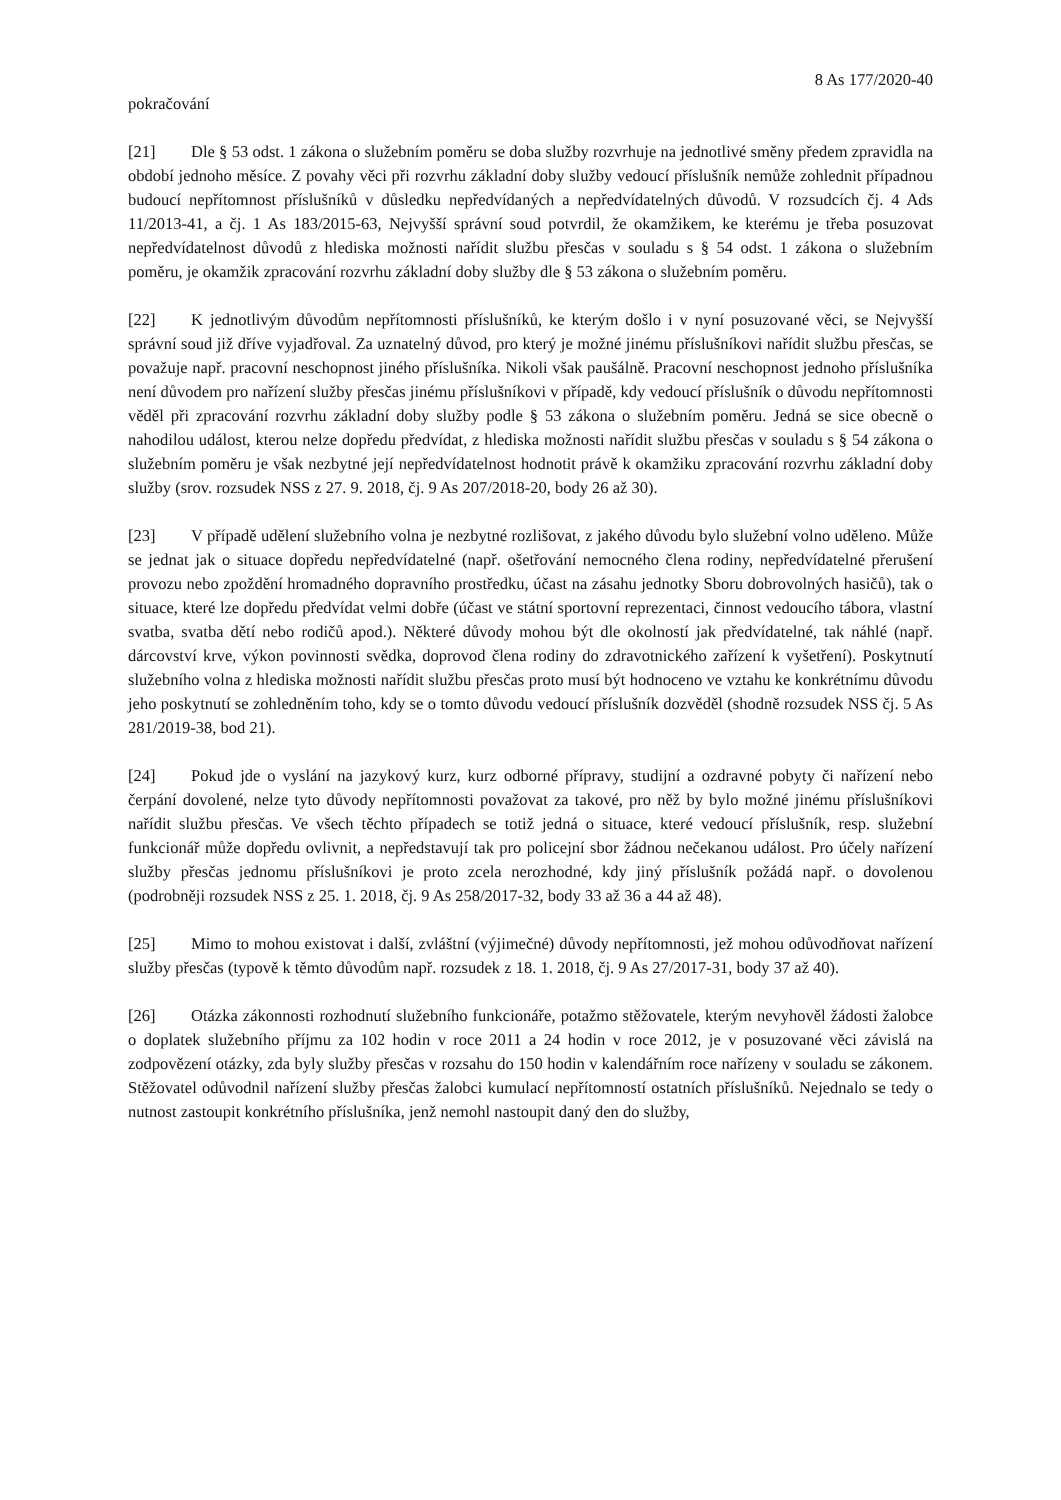8 As 177/2020-40
pokračování
[21] Dle § 53 odst. 1 zákona o služebním poměru se doba služby rozvrhuje na jednotlivé směny předem zpravidla na období jednoho měsíce. Z povahy věci při rozvrhu základní doby služby vedoucí příslušník nemůže zohlednit případnou budoucí nepřítomnost příslušníků v důsledku nepředvídaných a nepředvídatelných důvodů. V rozsudcích čj. 4 Ads 11/2013-41, a čj. 1 As 183/2015-63, Nejvyšší správní soud potvrdil, že okamžikem, ke kterému je třeba posuzovat nepředvídatelnost důvodů z hlediska možnosti nařídit službu přesčas v souladu s § 54 odst. 1 zákona o služebním poměru, je okamžik zpracování rozvrhu základní doby služby dle § 53 zákona o služebním poměru.
[22] K jednotlivým důvodům nepřítomnosti příslušníků, ke kterým došlo i v nyní posuzované věci, se Nejvyšší správní soud již dříve vyjadřoval. Za uznatelný důvod, pro který je možné jinému příslušníkovi nařídit službu přesčas, se považuje např. pracovní neschopnost jiného příslušníka. Nikoli však paušálně. Pracovní neschopnost jednoho příslušníka není důvodem pro nařízení služby přesčas jinému příslušníkovi v případě, kdy vedoucí příslušník o důvodu nepřítomnosti věděl při zpracování rozvrhu základní doby služby podle § 53 zákona o služebním poměru. Jedná se sice obecně o nahodilou událost, kterou nelze dopředu předvídat, z hlediska možnosti nařídit službu přesčas v souladu s § 54 zákona o služebním poměru je však nezbytné její nepředvídatelnost hodnotit právě k okamžiku zpracování rozvrhu základní doby služby (srov. rozsudek NSS z 27. 9. 2018, čj. 9 As 207/2018-20, body 26 až 30).
[23] V případě udělení služebního volna je nezbytné rozlišovat, z jakého důvodu bylo služební volno uděleno. Může se jednat jak o situace dopředu nepředvídatelné (např. ošetřování nemocného člena rodiny, nepředvídatelné přerušení provozu nebo zpoždění hromadného dopravního prostředku, účast na zásahu jednotky Sboru dobrovolných hasičů), tak o situace, které lze dopředu předvídat velmi dobře (účast ve státní sportovní reprezentaci, činnost vedoucího tábora, vlastní svatba, svatba dětí nebo rodičů apod.). Některé důvody mohou být dle okolností jak předvídatelné, tak náhlé (např. dárcovství krve, výkon povinnosti svědka, doprovod člena rodiny do zdravotnického zařízení k vyšetření). Poskytnutí služebního volna z hlediska možnosti nařídit službu přesčas proto musí být hodnoceno ve vztahu ke konkrétnímu důvodu jeho poskytnutí se zohledněním toho, kdy se o tomto důvodu vedoucí příslušník dozvěděl (shodně rozsudek NSS čj. 5 As 281/2019-38, bod 21).
[24] Pokud jde o vyslání na jazykový kurz, kurz odborné přípravy, studijní a ozdravné pobyty či nařízení nebo čerpání dovolené, nelze tyto důvody nepřítomnosti považovat za takové, pro něž by bylo možné jinému příslušníkovi nařídit službu přesčas. Ve všech těchto případech se totiž jedná o situace, které vedoucí příslušník, resp. služební funkcionář může dopředu ovlivnit, a nepředstavují tak pro policejní sbor žádnou nečekanou událost. Pro účely nařízení služby přesčas jednomu příslušníkovi je proto zcela nerozhodné, kdy jiný příslušník požádá např. o dovolenou (podrobněji rozsudek NSS z 25. 1. 2018, čj. 9 As 258/2017-32, body 33 až 36 a 44 až 48).
[25] Mimo to mohou existovat i další, zvláštní (výjimečné) důvody nepřítomnosti, jež mohou odůvodňovat nařízení služby přesčas (typově k těmto důvodům např. rozsudek z 18. 1. 2018, čj. 9 As 27/2017-31, body 37 až 40).
[26] Otázka zákonnosti rozhodnutí služebního funkcionáře, potažmo stěžovatele, kterým nevyhověl žádosti žalobce o doplatek služebního příjmu za 102 hodin v roce 2011 a 24 hodin v roce 2012, je v posuzované věci závislá na zodpovězení otázky, zda byly služby přesčas v rozsahu do 150 hodin v kalendářním roce nařízeny v souladu se zákonem. Stěžovatel odůvodnil nařízení služby přesčas žalobci kumulací nepřítomností ostatních příslušníků. Nejednalo se tedy o nutnost zastoupit konkrétního příslušníka, jenž nemohl nastoupit daný den do služby,